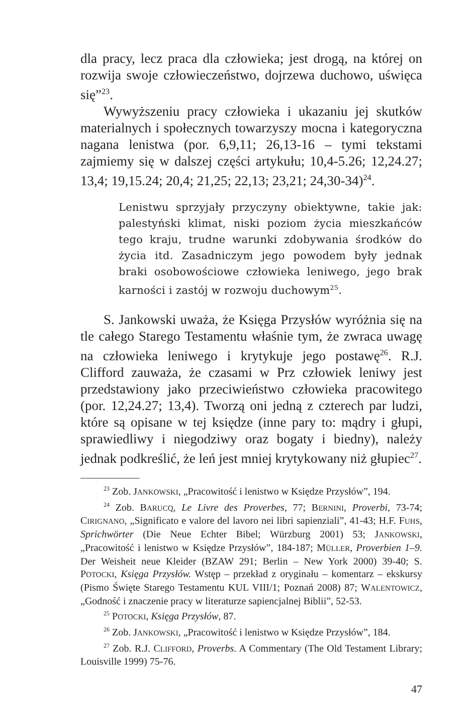dla pracy, lecz praca dla człowieka; jest drogą, na której on rozwija swoje człowieczeństwo, dojrzewa duchowo, uświęca się”<sup>23</sup>.
Wywyższeniu pracy człowieka i ukazaniu jej skutków materialnych i społecznych towarzyszy mocna i kategoryczna nagana lenistwa (por. 6,9,11; 26,13-16 – tymi tekstami zajmiemy się w dalszej części artykułu; 10,4-5.26; 12,24.27; 13,4; 19,15.24; 20,4; 21,25; 22,13; 23,21; 24,30-34)<sup>24</sup>.
Lenistwu sprzyjały przyczyny obiektywne, takie jak: palestyński klimat, niski poziom życia mieszkańców tego kraju, trudne warunki zdobywania środków do życia itd. Zasadniczym jego powodem były jednak braki osobowościowe człowieka leniwego, jego brak karności i zastój w rozwoju duchowym<sup>25</sup>.
S. Jankowski uważa, że Księga Przysłów wyróżnia się na tle całego Starego Testamentu właśnie tym, że zwraca uwagę na człowieka leniwego i krytykuje jego postawę<sup>26</sup>. R.J. Clifford zauważa, że czasami w Prz człowiek leniwy jest przedstawiony jako przeciwieństwo człowieka pracowitego (por. 12,24.27; 13,4). Tworzą oni jedną z czterech par ludzi, które są opisane w tej księdze (inne pary to: mądry i głupi, sprawiedliwy i niegodziwy oraz bogaty i biedny), należy jednak podkreślić, że leń jest mniej krytykowany niż głupiec<sup>27</sup>.
<sup>23</sup> Zob. JANKOWSKI, „Pracowitość i lenistwo w Księdze Przysłów”, 194.
<sup>24</sup> Zob. BARUCQ, Le Livre des Proverbes, 77; BERNINI, Proverbi, 73-74; CIRIGNANO, „Significato e valore del lavoro nei libri sapienziali”, 41-43; H.F. FUHS, Sprichwörter (Die Neue Echter Bibel; Würzburg 2001) 53; JANKOWSKI, „Pracowitość i lenistwo w Księdze Przysłów”, 184-187; MÜLLER, Proverbien 1–9. Der Weisheit neue Kleider (BZAW 291; Berlin – New York 2000) 39-40; S. POTOCKI, Księga Przysłów. Wstęp – przekład z oryginału – komentarz – ekskursy (Pismo Święte Starego Testamentu KUL VIII/1; Poznań 2008) 87; WALENTOWICZ, „Godność i znaczenie pracy w literaturze sapiencjalnej Biblii”, 52-53.
<sup>25</sup> POTOCKI, Księga Przysłów, 87.
<sup>26</sup> Zob. JANKOWSKI, „Pracowitość i lenistwo w Księdze Przysłów”, 184.
<sup>27</sup> Zob. R.J. CLIFFORD, Proverbs. A Commentary (The Old Testament Library; Louisville 1999) 75-76.
47